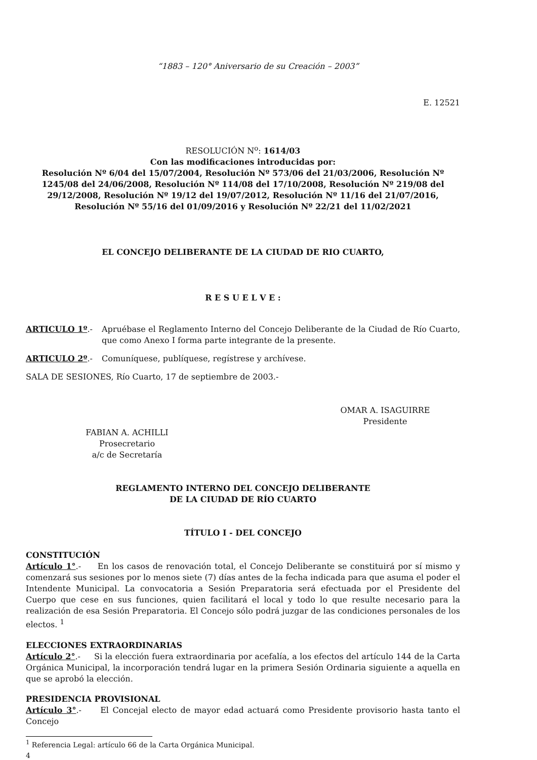“1883 – 120° Aniversario de su Creación – 2003”
E. 12521
RESOLUCIÓN N<sup>o</sup>: 1614/03
Con las modificaciones introducidas por:
Resolución Nº 6/04 del 15/07/2004, Resolución Nº 573/06 del 21/03/2006, Resolución Nº 1245/08 del 24/06/2008, Resolución Nº 114/08 del 17/10/2008, Resolución Nº 219/08 del 29/12/2008, Resolución Nº 19/12 del 19/07/2012, Resolución Nº 11/16 del 21/07/2016, Resolución Nº 55/16 del 01/09/2016 y Resolución Nº 22/21 del 11/02/2021
EL CONCEJO DELIBERANTE DE LA CIUDAD DE RIO CUARTO,
R E S U E L V E :
ARTICULO 1º.- Apruébase el Reglamento Interno del Concejo Deliberante de la Ciudad de Río Cuarto, que como Anexo I forma parte integrante de la presente.
ARTICULO 2º.- Comuníquese, publíquese, regístrese y archívese.
SALA DE SESIONES, Río Cuarto, 17 de septiembre de 2003.-
OMAR A. ISAGUIRRE
Presidente
FABIAN A. ACHILLI
Prosecretario
a/c de Secretaría
REGLAMENTO INTERNO DEL CONCEJO DELIBERANTE
DE LA CIUDAD DE RÍO CUARTO
TÍTULO I - DEL CONCEJO
CONSTITUCIÓN
Artículo 1°.- En los casos de renovación total, el Concejo Deliberante se constituirá por sí mismo y comenzará sus sesiones por lo menos siete (7) días antes de la fecha indicada para que asuma el poder el Intendente Municipal. La convocatoria a Sesión Preparatoria será efectuada por el Presidente del Cuerpo que cese en sus funciones, quien facilitará el local y todo lo que resulte necesario para la realización de esa Sesión Preparatoria. El Concejo sólo podrá juzgar de las condiciones personales de los electos. <sup>1</sup>
ELECCIONES EXTRAORDINARIAS
Artículo 2°.- Si la elección fuera extraordinaria por acefalía, a los efectos del artículo 144 de la Carta Orgánica Municipal, la incorporación tendrá lugar en la primera Sesión Ordinaria siguiente a aquella en que se aprobó la elección.
PRESIDENCIA PROVISIONAL
Artículo 3°.- El Concejal electo de mayor edad actuará como Presidente provisorio hasta tanto el Concejo
<sup>1</sup> Referencia Legal: artículo 66 de la Carta Orgánica Municipal.
4